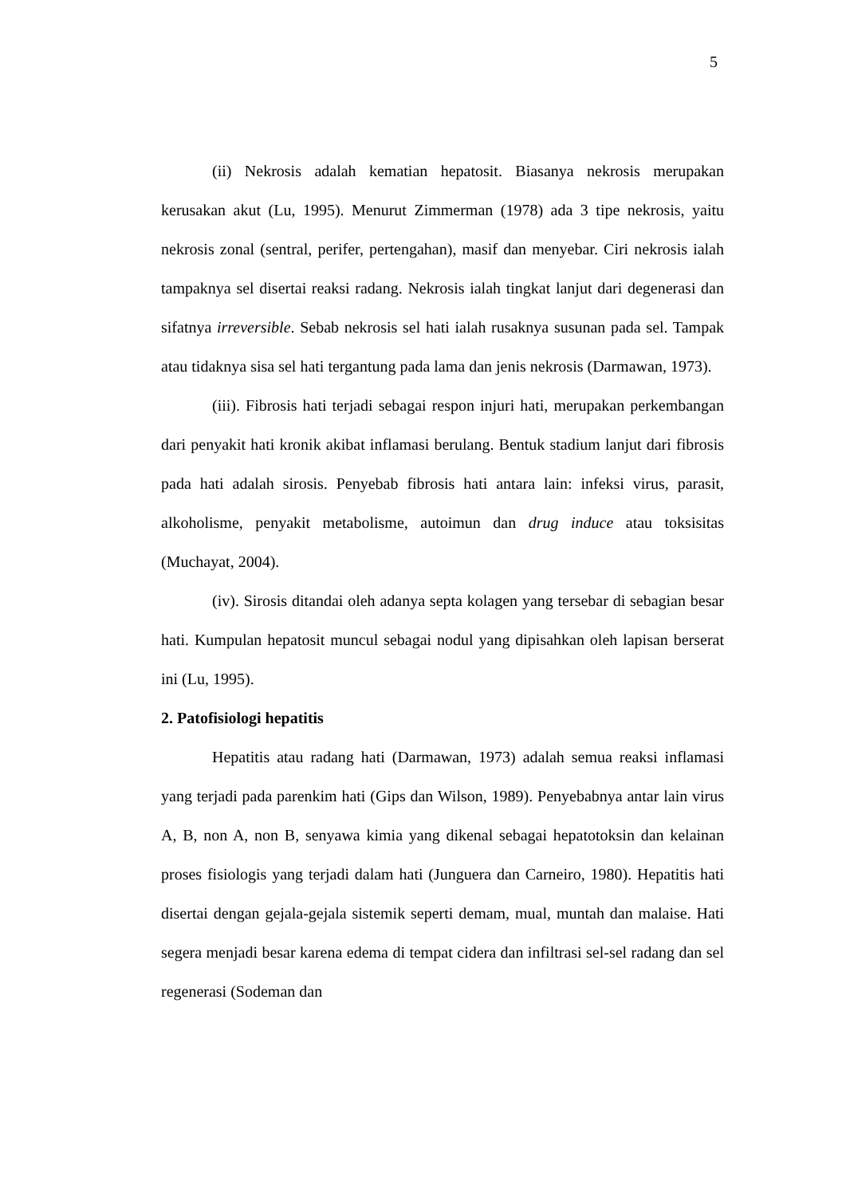5
(ii) Nekrosis adalah kematian hepatosit. Biasanya nekrosis merupakan kerusakan akut (Lu, 1995). Menurut Zimmerman (1978) ada 3 tipe nekrosis, yaitu nekrosis zonal (sentral, perifer, pertengahan), masif dan menyebar. Ciri nekrosis ialah tampaknya sel disertai reaksi radang. Nekrosis ialah tingkat lanjut dari degenerasi dan sifatnya irreversible. Sebab nekrosis sel hati ialah rusaknya susunan pada sel. Tampak atau tidaknya sisa sel hati tergantung pada lama dan jenis nekrosis (Darmawan, 1973).
(iii). Fibrosis hati terjadi sebagai respon injuri hati, merupakan perkembangan dari penyakit hati kronik akibat inflamasi berulang. Bentuk stadium lanjut dari fibrosis pada hati adalah sirosis. Penyebab fibrosis hati antara lain: infeksi virus, parasit, alkoholisme, penyakit metabolisme, autoimun dan drug induce atau toksisitas (Muchayat, 2004).
(iv). Sirosis ditandai oleh adanya septa kolagen yang tersebar di sebagian besar hati. Kumpulan hepatosit muncul sebagai nodul yang dipisahkan oleh lapisan berserat ini (Lu, 1995).
2. Patofisiologi hepatitis
Hepatitis atau radang hati (Darmawan, 1973) adalah semua reaksi inflamasi yang terjadi pada parenkim hati (Gips dan Wilson, 1989). Penyebabnya antar lain virus A, B, non A, non B, senyawa kimia yang dikenal sebagai hepatotoksin dan kelainan proses fisiologis yang terjadi dalam hati (Junguera dan Carneiro, 1980). Hepatitis hati disertai dengan gejala-gejala sistemik seperti demam, mual, muntah dan malaise. Hati segera menjadi besar karena edema di tempat cidera dan infiltrasi sel-sel radang dan sel regenerasi (Sodeman dan